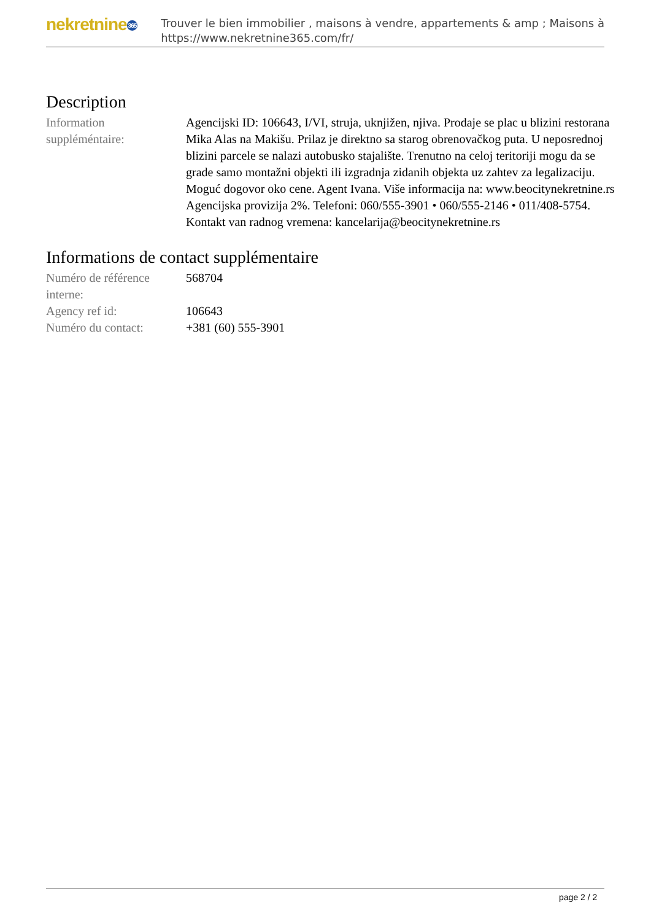nekretnine365
Trouver le bien immobilier , maisons à vendre, appartements & amp ; Maisons à
https://www.nekretnine365.com/fr/
Description
| Information suppléméntaire: | Agencijski ID: 106643, I/VI, struja, uknjižen, njiva. Prodaje se plac u blizini restorana Mika Alas na Makišu. Prilaz je direktno sa starog obrenovačkog puta. U neposrednoj blizini parcele se nalazi autobusko stajalište. Trenutno na celoj teritoriji mogu da se grade samo montažni objekti ili izgradnja zidanih objekta uz zahtev za legalizaciju. Moguć dogovor oko cene. Agent Ivana. Više informacija na: www.beocitynekretnine.rs Agencijska provizija 2%. Telefoni: 060/555-3901 • 060/555-2146 • 011/408-5754. Kontakt van radnog vremena: kancelarija@beocitynekretnine.rs |
Informations de contact supplémentaire
| Numéro de référence interne: | 568704 |
| Agency ref id: | 106643 |
| Numéro du contact: | +381 (60) 555-3901 |
page 2 / 2